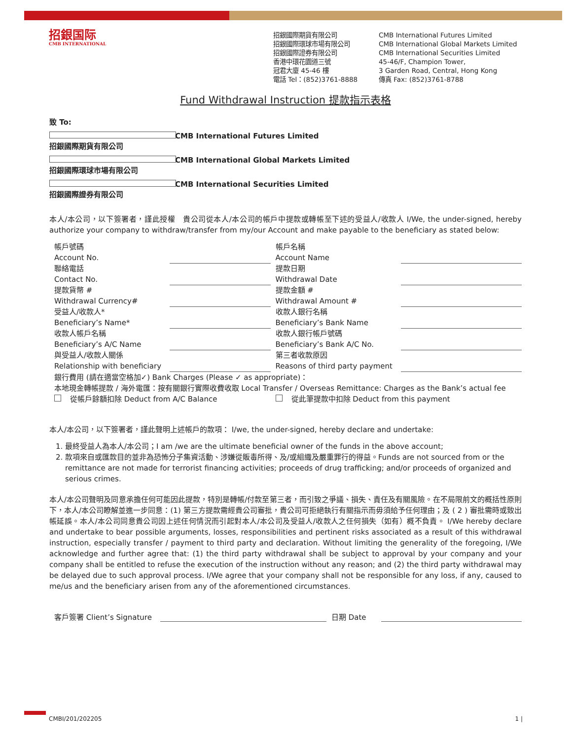招銀国际
CMB INTERNATIONAL
招銀國際期貨有限公司
招銀國際環球市場有限公司
招銀國際證券有限公司
香港中環花園道三號
冠君大廈 45-46 樓
電話 Tel：(852)3761-8888
CMB International Futures Limited
CMB International Global Markets Limited
CMB International Securities Limited
45-46/F, Champion Tower,
3 Garden Road, Central, Hong Kong
傳真 Fax: (852)3761-8788
Fund Withdrawal Instruction 提款指示表格
致 To:
招銀國際期貨有限公司 CMB International Futures Limited
招銀國際環球市場有限公司 CMB International Global Markets Limited
招銀國際證券有限公司 CMB International Securities Limited
本人/本公司，以下簽署者，謹此授權　貴公司從本人/本公司的帳戶中提款或轉帳至下述的受益人/收款人 I/We, the under-signed, hereby authorize your company to withdraw/transfer from my/our Account and make payable to the beneficiary as stated below:
| 帳戶號碼 Account No. | | 帳戶名稱 Account Name | |
| 聯絡電話 Contact No. | | 提款日期 Withdrawal Date | |
| 提款貨幣 # Withdrawal Currency# | | 提款金額 # Withdrawal Amount # | |
| 受益人/收款人* Beneficiary’s Name* | | 收款人銀行名稱 Beneficiary’s Bank Name | |
| 收款人帳戶名稱 Beneficiary’s A/C Name | | 收款人銀行帳戶號碼 Beneficiary’s Bank A/C No. | |
| 與受益人/收款人關係 Relationship with beneficiary | | 第三者收款原因 Reasons of third party payment | |
| 銀行費用 (請在適當空格加✓) Bank Charges (Please ✓ as appropriate)： | | | |
| 本地現金轉帳提款 / 海外電匯：按有關銀行實際收費收取 Local Transfer / Overseas Remittance: Charges as the Bank’s actual fee | | | |
| 從帳戶餘額扣除 Deduct from A/C Balance | | 從此筆提款中扣除 Deduct from this payment | |
本人/本公司，以下簽署者，謹此聲明上述帳戶的款項： I/we, the under-signed, hereby declare and undertake:
1. 最終受益人為本人/本公司；I am /we are the ultimate beneficial owner of the funds in the above account;
2. 款項來自或匯款目的並非為恐怖分子集資活動、涉嫌從販毒所得、及/或組織及嚴重罪行的得益。Funds are not sourced from or the remittance are not made for terrorist financing activities; proceeds of drug trafficking; and/or proceeds of organized and serious crimes.
本人/本公司聲明及同意承擔任何可能因此提款，特別是轉帳/付款至第三者，而引致之爭議、損失、責任及有關風險。在不局限前文的概括性原則下，本人/本公司瞭解並進一步同意：(1) 第三方提款需經貴公司審批，貴公司可拒絕執行有關指示而毋須給予任何理由；及 ( 2 ) 審批需時或致出帳延誤。本人/本公司同意貴公司因上述任何情況而引起對本人/本公司及受益人/收款人之任何損失（如有）概不負責。 I/We hereby declare and undertake to bear possible arguments, losses, responsibilities and pertinent risks associated as a result of this withdrawal instruction, especially transfer / payment to third party and declaration. Without limiting the generality of the foregoing, I/We acknowledge and further agree that: (1) the third party withdrawal shall be subject to approval by your company and your company shall be entitled to refuse the execution of the instruction without any reason; and (2) the third party withdrawal may be delayed due to such approval process. I/We agree that your company shall not be responsible for any loss, if any, caused to me/us and the beneficiary arisen from any of the aforementioned circumstances.
客戶簽署 Client’s Signature
日期 Date
CMBI/201/202205 1 |